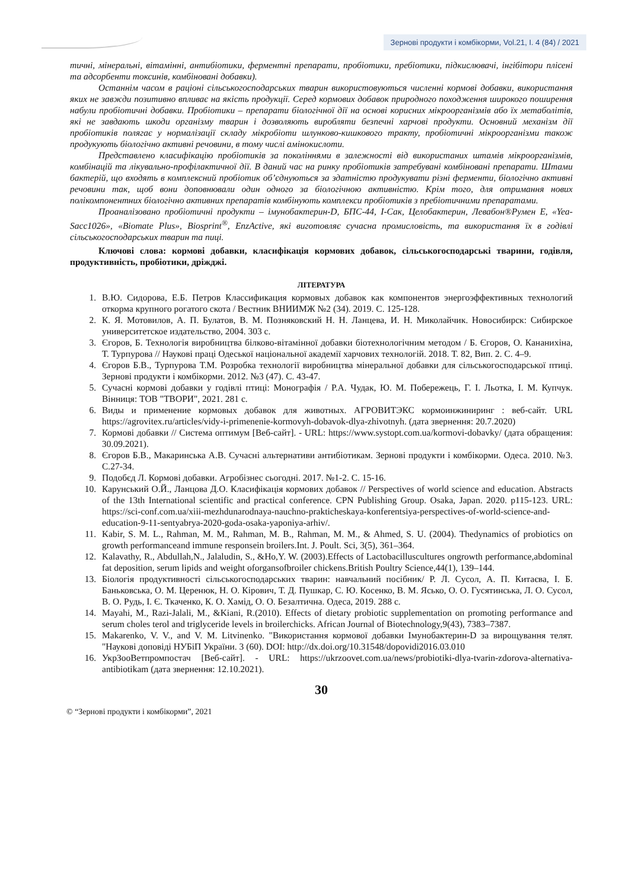Зернові продукти і комбікорми, Vol.21, I. 4 (84) / 2021
тичні, мінеральні, вітамінні, антибіотики, ферментні препарати, пробіотики, пребіотики, підкислювачі, інгібітори плісені та адсорбенти токсинів, комбіновані добавки).
Останнім часом в раціоні сільськогосподарських тварин використовуються численні кормові добавки, використання яких не завжди позитивно впливає на якість продукції. Серед кормових добавок природного походження широкого поширення набули пробіотичні добавки. Пробіотики – препарати біологічної дії на основі корисних мікроорганізмів або їх метаболітів, які не завдають шкоди організму тварин і дозволяють виробляти безпечні харчові продукти. Основний механізм дії пробіотиків полягає у нормалізації складу мікробіоти шлунково-кишкового тракту, пробіотичні мікроорганізми також продукують біологічно активні речовини, в тому числі амінокислоти.
Представлено класифікацію пробіотиків за поколіннями в залежності від використаних штамів мікроорганізмів, комбінацій та лікувально-профілактичної дії. В даний час на ринку пробіотиків затребувані комбіновані препарати. Штами бактерій, що входять в комплексний пробіотик об’єднуються за здатністю продукувати різні ферменти, біологічно активні речовини так, щоб вони доповнювали один одного за біологічною активністю. Крім того, для отримання нових полікомпонентних біологічно активних препаратів комбінують комплекси пробіотиків з пребіотичними препаратами.
Проаналізовано пробіотичні продукти – імунобактерин-D, БПС-44, І-Сак, Целобактерин, Левабон®Румен Е, «Yea-Sacc1026», «Biomate Plus», Biosprint<sup>®</sup>, EnzActive, які виготовляє сучасна промисловість, та використання їх в годівлі сільськогосподарських тварин та пиці.
Ключові слова: кормові добавки, класифікація кормових добавок, сільськогосподарські тварини, годівля, продуктивність, пробіотики, дріжджі.
ЛІТЕРАТУРА
1. В.Ю. Сидорова, Е.Б. Петров Классификация кормовых добавок как компонентов энергоэффективных технологий откорма крупного рогатого скота / Вестник ВНИИМЖ №2 (34). 2019. С. 125-128.
2. К. Я. Мотовилов, А. П. Булатов, В. М. Позняковский Н. Н. Ланцева, И. Н. Миколайчик. Новосибирск: Сибирское университетское издательство, 2004. 303 с.
3. Єгоров, Б. Технологія виробництва білково-вітамінної добавки біотехнологічним методом / Б. Єгоров, О. Кананихіна, Т. Турпурова // Наукові праці Одеської національної академії харчових технологій. 2018. Т. 82, Вип. 2. С. 4–9.
4. Єгоров Б.В., Турпурова Т.М. Розробка технології виробництва мінеральної добавки для сільськогосподарської птиці. Зернові продукти і комбікорми. 2012. №3 (47). С. 43-47.
5. Сучасні кормові добавки у годівлі птиці: Монографія / Р.А. Чудак, Ю. М. Побережець, Г. І. Льотка, І. М. Купчук. Вінниця: ТОВ "ТВОРИ", 2021. 281 с.
6. Виды и применение кормовых добавок для животных. АГРОВИТЭКС кормоинжиниринг : веб-сайт. URL https://agrovitex.ru/articles/vidy-i-primenenie-kormovyh-dobavok-dlya-zhivotnyh. (дата звернення: 20.7.2020)
7. Кормові добавки // Система оптимум [Веб-сайт]. - URL: https://www.systopt.com.ua/kormovi-dobavky/ (дата обращения: 30.09.2021).
8. Єгоров Б.В., Макаринська А.В. Сучасні альтернативи антибіотикам. Зернові продукти і комбікорми. Одеса. 2010. №3. С.27-34.
9. Подобєд Л. Кормові добавки. Агробізнес сьогодні. 2017. №1-2. С. 15-16.
10. Карунський О.Й., Ланцова Д.О. Класифікація кормових добавок // Perspectives of world science and education. Abstracts of the 13th International scientific and practical conference. CPN Publishing Group. Osaka, Japan. 2020. p115-123. URL: https://sci-conf.com.ua/xiii-mezhdunarodnaya-nauchno-prakticheskaya-konferentsiya-perspectives-of-world-science-and-education-9-11-sentyabrya-2020-goda-osaka-yaponiya-arhiv/.
11. Kabir, S. M. L., Rahman, M. M., Rahman, M. B., Rahman, M. M., & Ahmed, S. U. (2004). Thedynamics of probiotics on growth performanceand immune responsein broilers.Int. J. Poult. Sci, 3(5), 361–364.
12. Kalavathy, R., Abdullah,N., Jalaludin, S., &Ho,Y. W. (2003).Effects of Lactobacilluscultures ongrowth performance,abdominal fat deposition, serum lipids and weight oforgansofbroiler chickens.British Poultry Science,44(1), 139–144.
13. Біологія продуктивності сільськогосподарських тварин: навчальний посібник/ Р. Л. Сусол, А. П. Китаєва, І. Б. Баньковська, О. М. Церенюк, Н. О. Кірович, Т. Д. Пушкар, С. Ю. Косенко, В. М. Ясько, О. О. Гусятинська, Л. О. Сусол, В. О. Рудь, І. Є. Ткаченко, К. О. Хамід, О. О. Безалтична. Одеса, 2019. 288 с.
14. Mayahi, M., Razi-Jalali, M., &Kiani, R.(2010). Effects of dietary probiotic supplementation on promoting performance and serum choles terol and triglyceride levels in broilerchicks. African Journal of Biotechnology,9(43), 7383–7387.
15. Makarenko, V. V., and V. M. Litvinenko. "Використання кормової добавки Імунобактерин-D за вирощування телят. "Наукові доповіді НУБіП України. 3 (60). DOI: http://dx.doi.org/10.31548/dopovidi2016.03.010
16. УкрЗооВетпромпостач [Веб-сайт]. - URL: https://ukrzoovet.com.ua/news/probiotiki-dlya-tvarin-zdorova-alternativa-antibiotikam (дата звернення: 12.10.2021).
30
© “Зернові продукти і комбікорми”, 2021